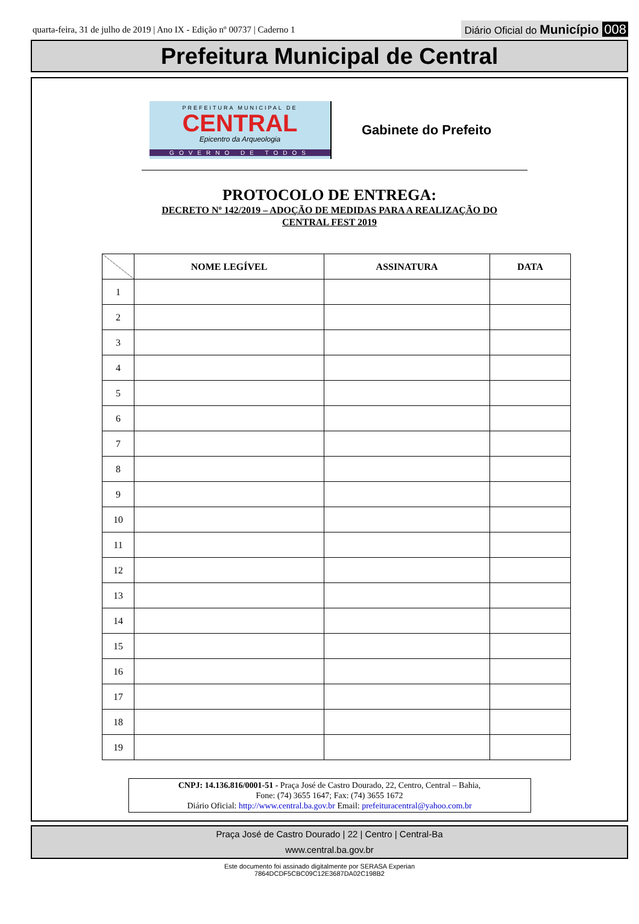quarta-feira, 31 de julho de 2019 | Ano IX - Edição nº 00737 | Caderno 1
Diário Oficial do Município 008
Prefeitura Municipal de Central
PREFEITURA MUNICIPAL DE
CENTRAL
Epicentro da Arqueologia
GOVERNO DE TODOS
Gabinete do Prefeito
PROTOCOLO DE ENTREGA:
DECRETO Nº 142/2019 – ADOÇÃO DE MEDIDAS PARA A REALIZAÇÃO DO
CENTRAL FEST 2019
| | NOME LEGÍVEL | ASSINATURA | DATA |
| --- | --- | --- | --- |
| 1 | | | |
| 2 | | | |
| 3 | | | |
| 4 | | | |
| 5 | | | |
| 6 | | | |
| 7 | | | |
| 8 | | | |
| 9 | | | |
| 10 | | | |
| 11 | | | |
| 12 | | | |
| 13 | | | |
| 14 | | | |
| 15 | | | |
| 16 | | | |
| 17 | | | |
| 18 | | | |
| 19 | | | |
CNPJ: 14.136.816/0001-51 - Praça José de Castro Dourado, 22, Centro, Central – Bahia,
Fone: (74) 3655 1647; Fax: (74) 3655 1672
Diário Oficial: http://www.central.ba.gov.br Email: prefeituracentral@yahoo.com.br
Praça José de Castro Dourado | 22 | Centro | Central-Ba
www.central.ba.gov.br
Este documento foi assinado digitalmente por SERASA Experian
7864DCDF5CBC09C12E3687DA02C198B2